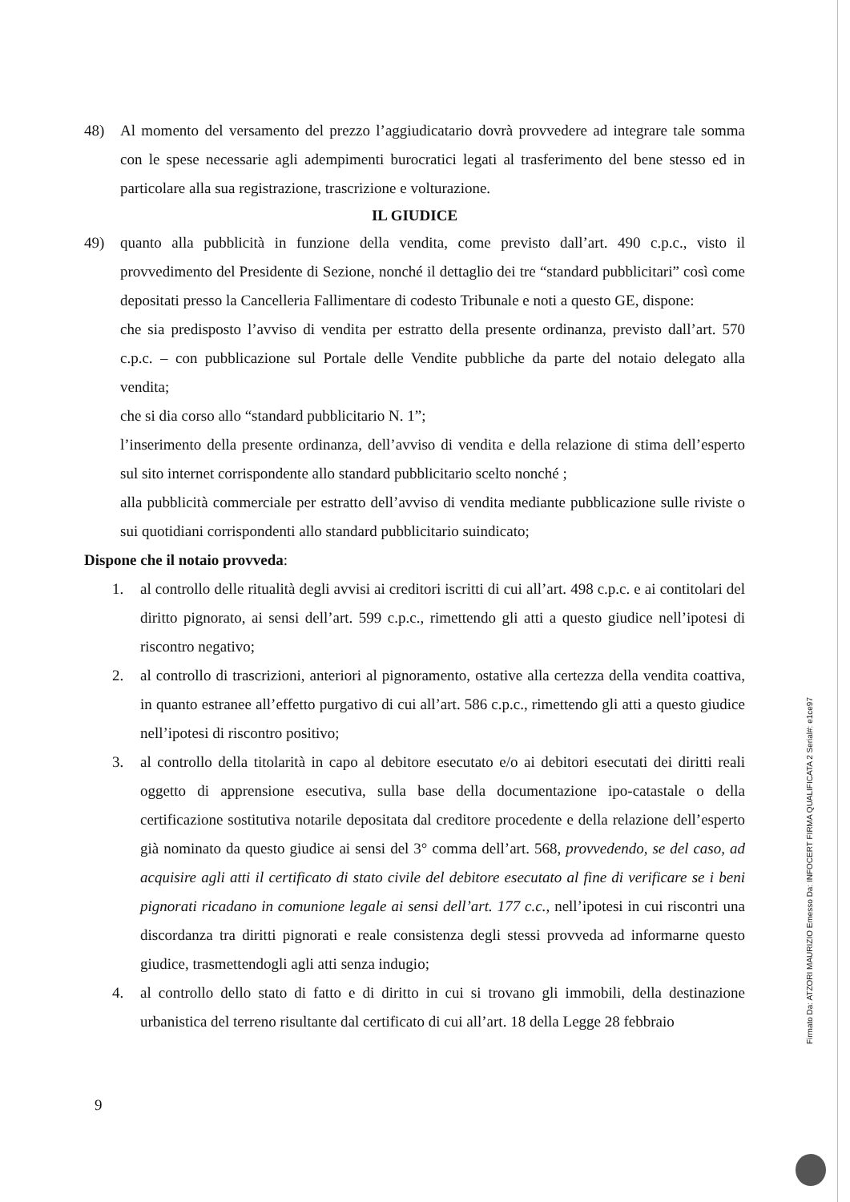48) Al momento del versamento del prezzo l’aggiudicatario dovrà provvedere ad integrare tale somma con le spese necessarie agli adempimenti burocratici legati al trasferimento del bene stesso ed in particolare alla sua registrazione, trascrizione e volturazione.
IL GIUDICE
49) quanto alla pubblicità in funzione della vendita, come previsto dall’art. 490 c.p.c., visto il provvedimento del Presidente di Sezione, nonché il dettaglio dei tre “standard pubblicitari” così come depositati presso la Cancelleria Fallimentare di codesto Tribunale e noti a questo GE, dispone:
che sia predisposto l’avviso di vendita per estratto della presente ordinanza, previsto dall’art. 570 c.p.c. – con pubblicazione sul Portale delle Vendite pubbliche da parte del notaio delegato alla vendita;
che si dia corso allo “standard pubblicitario N. 1”;
l’inserimento della presente ordinanza, dell’avviso di vendita e della relazione di stima dell’esperto sul sito internet corrispondente allo standard pubblicitario scelto nonché ;
alla pubblicità commerciale per estratto dell’avviso di vendita mediante pubblicazione sulle riviste o sui quotidiani corrispondenti allo standard pubblicitario suindicato;
Dispone che il notaio provveda:
1. al controllo delle ritualità degli avvisi ai creditori iscritti di cui all’art. 498 c.p.c. e ai contitolari del diritto pignorato, ai sensi dell’art. 599 c.p.c., rimettendo gli atti a questo giudice nell’ipotesi di riscontro negativo;
2. al controllo di trascrizioni, anteriori al pignoramento, ostative alla certezza della vendita coattiva, in quanto estranee all’effetto purgativo di cui all’art. 586 c.p.c., rimettendo gli atti a questo giudice nell’ipotesi di riscontro positivo;
3. al controllo della titolarità in capo al debitore esecutato e/o ai debitori esecutati dei diritti reali oggetto di apprensione esecutiva, sulla base della documentazione ipo-catastale o della certificazione sostitutiva notarile depositata dal creditore procedente e della relazione dell’esperto già nominato da questo giudice ai sensi del 3° comma dell’art. 568, provvedendo, se del caso, ad acquisire agli atti il certificato di stato civile del debitore esecutato al fine di verificare se i beni pignorati ricadano in comunione legale ai sensi dell’art. 177 c.c., nell’ipotesi in cui riscontri una discordanza tra diritti pignorati e reale consistenza degli stessi provveda ad informarne questo giudice, trasmettendogli agli atti senza indugio;
4. al controllo dello stato di fatto e di diritto in cui si trovano gli immobili, della destinazione urbanistica del terreno risultante dal certificato di cui all’art. 18 della Legge 28 febbraio
9
Firmato Da: ATZORI MAURIZIO Emesso Da: INFOCERT FIRMA QUALIFICATA 2 Serial#: e1ce97